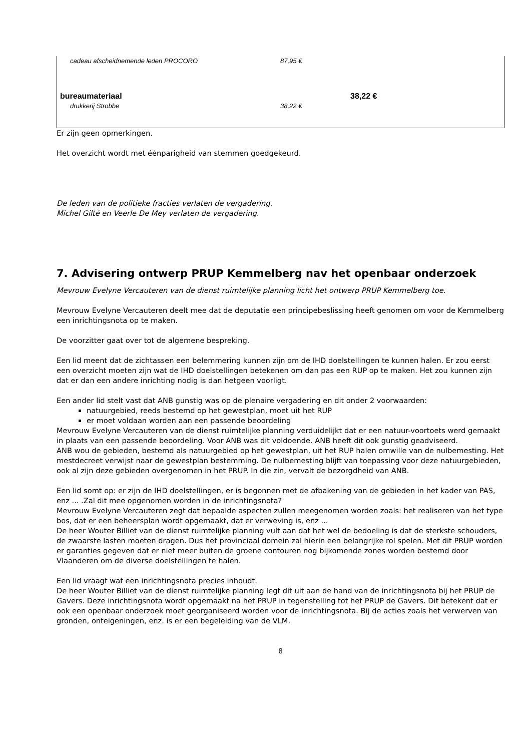| cadeau afscheidnemende leden PROCORO | 87,95 € | |
| bureaumateriaal | | 38,22 € |
| drukkerij Strobbe | 38,22 € | |
Er zijn geen opmerkingen.
Het overzicht wordt met éénparigheid van stemmen goedgekeurd.
De leden van de politieke fracties verlaten de vergadering.
Michel Gilté en Veerle De Mey verlaten de vergadering.
7. Advisering ontwerp PRUP Kemmelberg nav het openbaar onderzoek
Mevrouw Evelyne Vercauteren van de dienst ruimtelijke planning licht het ontwerp PRUP Kemmelberg toe.
Mevrouw Evelyne Vercauteren deelt mee dat de deputatie een principebeslissing heeft genomen om voor de Kemmelberg een inrichtingsnota op te maken.
De voorzitter gaat over tot de algemene bespreking.
Een lid meent dat de zichtassen een belemmering kunnen zijn om de IHD doelstellingen te kunnen halen. Er zou eerst een overzicht moeten zijn wat de IHD doelstellingen betekenen om dan pas een RUP op te maken. Het zou kunnen zijn dat er dan een andere inrichting nodig is dan hetgeen voorligt.
Een ander lid stelt vast dat ANB gunstig was op de plenaire vergadering en dit onder 2 voorwaarden:
natuurgebied, reeds bestemd op het gewestplan, moet uit het RUP
er moet voldaan worden aan een passende beoordeling
Mevrouw Evelyne Vercauteren van de dienst ruimtelijke planning verduidelijkt dat er een natuur-voortoets werd gemaakt in plaats van een passende beoordeling. Voor ANB was dit voldoende. ANB heeft dit ook gunstig geadviseerd.
ANB wou de gebieden, bestemd als natuurgebied op het gewestplan, uit het RUP halen omwille van de nulbemesting. Het mestdecreet verwijst naar de gewestplan bestemming. De nulbemesting blijft van toepassing voor deze natuurgebieden, ook al zijn deze gebieden overgenomen in het PRUP. In die zin, vervalt de bezorgdheid van ANB.
Een lid somt op: er zijn de IHD doelstellingen, er is begonnen met de afbakening van de gebieden in het kader van PAS, enz ... .Zal dit mee opgenomen worden in de inrichtingsnota?
Mevrouw Evelyne Vercauteren zegt dat bepaalde aspecten zullen meegenomen worden zoals: het realiseren van het type bos, dat er een beheersplan wordt opgemaakt, dat er verweving is, enz ...
De heer Wouter Billiet van de dienst ruimtelijke planning vult aan dat het wel de bedoeling is dat de sterkste schouders, de zwaarste lasten moeten dragen. Dus het provinciaal domein zal hierin een belangrijke rol spelen. Met dit PRUP worden er garanties gegeven dat er niet meer buiten de groene contouren nog bijkomende zones worden bestemd door Vlaanderen om de diverse doelstellingen te halen.
Een lid vraagt wat een inrichtingsnota precies inhoudt.
De heer Wouter Billiet van de dienst ruimtelijke planning legt dit uit aan de hand van de inrichtingsnota bij het PRUP de Gavers. Deze inrichtingsnota wordt opgemaakt na het PRUP in tegenstelling tot het PRUP de Gavers. Dit betekent dat er ook een openbaar onderzoek moet georganiseerd worden voor de inrichtingsnota. Bij de acties zoals het verwerven van gronden, onteigeningen, enz. is er een begeleiding van de VLM.
8